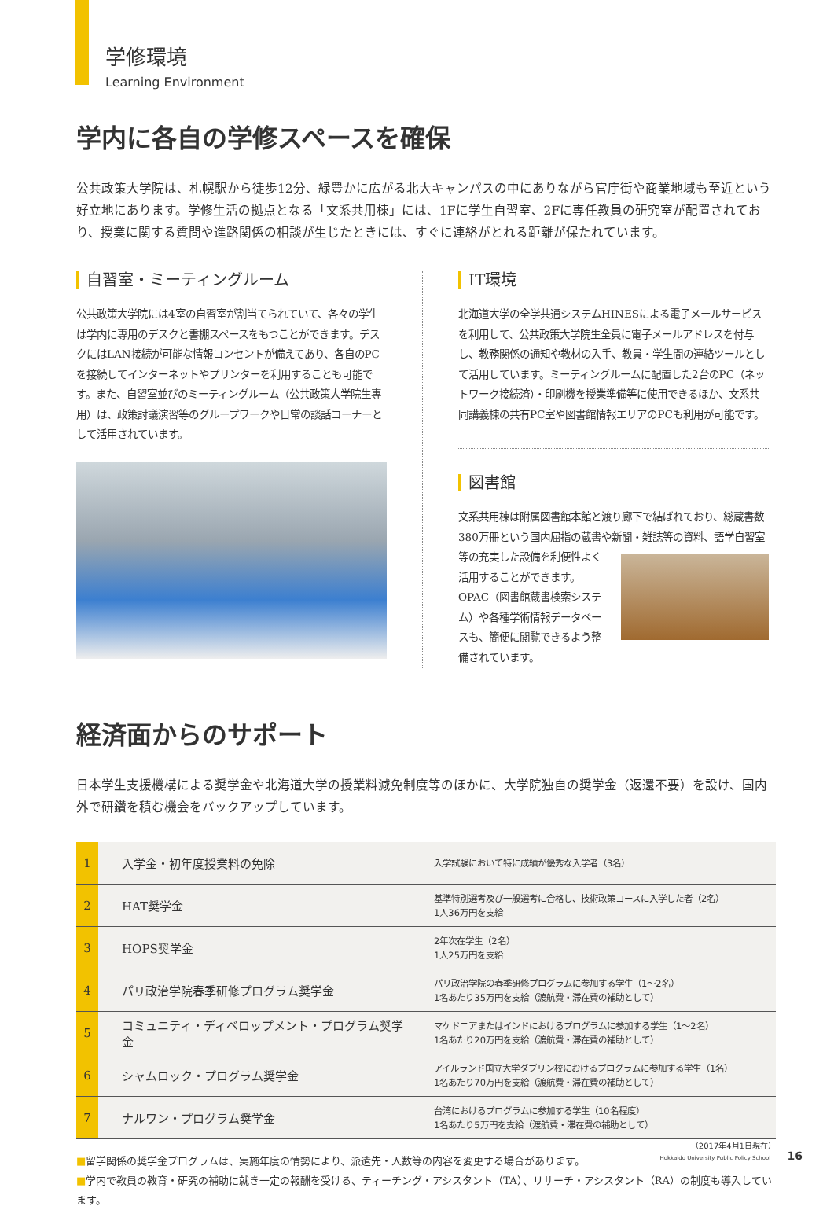学修環境
Learning Environment
学内に各自の学修スペースを確保
公共政策大学院は、札幌駅から徒歩12分、緑豊かに広がる北大キャンパスの中にありながら官庁街や商業地域も至近という好立地にあります。学修生活の拠点となる「文系共用棟」には、1Fに学生自習室、2Fに専任教員の研究室が配置されており、授業に関する質問や進路関係の相談が生じたときには、すぐに連絡がとれる距離が保たれています。
自習室・ミーティングルーム
公共政策大学院には4室の自習室が割当てられていて、各々の学生は学内に専用のデスクと書棚スペースをもつことができます。デスクにはLAN接続が可能な情報コンセントが備えてあり、各自のPCを接続してインターネットやプリンターを利用することも可能です。また、自習室並びのミーティングルーム（公共政策大学院生専用）は、政策討議演習等のグループワークや日常の談話コーナーとして活用されています。
IT環境
北海道大学の全学共通システムHINESによる電子メールサービスを利用して、公共政策大学院生全員に電子メールアドレスを付与し、教務関係の通知や教材の入手、教員・学生間の連絡ツールとして活用しています。ミーティングルームに配置した2台のPC（ネットワーク接続済）・印刷機を授業準備等に使用できるほか、文系共同講義棟の共有PC室や図書館情報エリアのPCも利用が可能です。
図書館
文系共用棟は附属図書館本館と渡り廊下で結ばれており、総蔵書数380万冊という国内屈指の蔵書や新聞・雑誌等の資料、語学自習室等 の充実した設備を利便性よく活用することができます。OPAC（図書館蔵書検索システム）や各種学術情報データベースも、簡便に閲覧できるよう整備されています。
経済面からのサポート
日本学生支援機構による奨学金や北海道大学の授業料減免制度等のほかに、大学院独自の奨学金（返還不要）を設け、国内外で研鑽を積む機会をバックアップしています。
| 1 | 入学金・初年度授業料の免除 | 入学試験において特に成績が優秀な入学者（3名） |
| 2 | HAT奨学金 | 基準特別選考及び一般選考に合格し、技術政策コースに入学した者（2名） 1人36万円を支給 |
| 3 | HOPS奨学金 | 2年次在学生（2名） 1人25万円を支給 |
| 4 | パリ政治学院春季研修プログラム奨学金 | パリ政治学院の春季研修プログラムに参加する学生（1〜2名） 1名あたり35万円を支給（渡航費・滞在費の補助として） |
| 5 | コミュニティ・ディベロップメント・プログラム奨学金 | マケドニアまたはインドにおけるプログラムに参加する学生（1〜2名） 1名あたり20万円を支給（渡航費・滞在費の補助として） |
| 6 | シャムロック・プログラム奨学金 | アイルランド国立大学ダブリン校におけるプログラムに参加する学生（1名） 1名あたり70万円を支給（渡航費・滞在費の補助として） |
| 7 | ナルワン・プログラム奨学金 | 台湾におけるプログラムに参加する学生（10名程度） 1名あたり5万円を支給（渡航費・滞在費の補助として） |
（2017年4月1日現在）
■留学関係の奨学金プログラムは、実施年度の情勢により、派遣先・人数等の内容を変更する場合があります。
■学内で教員の教育・研究の補助に就き一定の報酬を受ける、ティーチング・アシスタント（TA）、リサーチ・アシスタント（RA）の制度も導入しています。
Hokkaido University Public Policy School 16